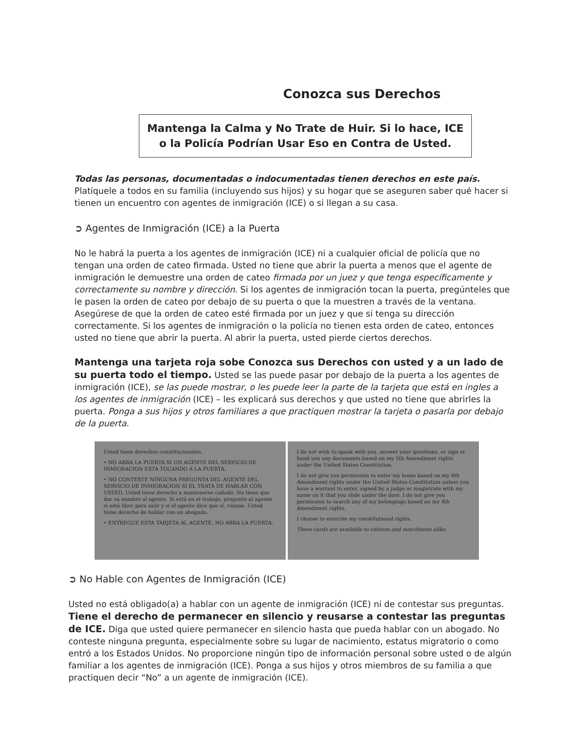Conozca sus Derechos
Mantenga la Calma y No Trate de Huir. Si lo hace, ICE o la Policía Podrían Usar Eso en Contra de Usted.
Todas las personas, documentadas o indocumentadas tienen derechos en este país. Platíquele a todos en su familia (incluyendo sus hijos) y su hogar que se aseguren saber qué hacer si tienen un encuentro con agentes de inmigración (ICE) o si llegan a su casa.
➲ Agentes de Inmigración (ICE) a la Puerta
No le habrá la puerta a los agentes de inmigración (ICE) ni a cualquier oficial de policía que no tengan una orden de cateo firmada. Usted no tiene que abrir la puerta a menos que el agente de inmigración le demuestre una orden de cateo firmada por un juez y que tenga específicamente y correctamente su nombre y dirección. Si los agentes de inmigración tocan la puerta, pregúnteles que le pasen la orden de cateo por debajo de su puerta o que la muestren a través de la ventana. Asegúrese de que la orden de cateo esté firmada por un juez y que si tenga su dirección correctamente. Si los agentes de inmigración o la policía no tienen esta orden de cateo, entonces usted no tiene que abrir la puerta. Al abrir la puerta, usted pierde ciertos derechos.
Mantenga una tarjeta roja sobe Conozca sus Derechos con usted y a un lado de su puerta todo el tiempo. Usted se las puede pasar por debajo de la puerta a los agentes de inmigración (ICE), se las puede mostrar, o les puede leer la parte de la tarjeta que está en ingles a los agentes de inmigración (ICE) – les explicará sus derechos y que usted no tiene que abrirles la puerta. Ponga a sus hijos y otros familiares a que practiquen mostrar la tarjeta o pasarla por debajo de la puerta.
Usted tiene derechos constitucionales.
• NO ABRA LA PUERTA SI UN AGENTE DEL SERVICIO DE INMIGRACION ESTA TOCANDO A LA PUERTA.
• NO CONTESTE NINGUNA PREGUNTA DEL AGENTE DEL SERVICIO DE INMIGRACION SI EL TRATA DE HABLAR CON USTED. Usted tiene derecho a mantenerse callado. No tiene que dar su nombre al agente. Si está en el trabajo, pregunte al agente si está libre para salir y si el agente dice que sí, váyase. Usted tiene derecho de hablar con un abogado.
• ENTREGUE ESTA TARJETA AL AGENTE. NO ABRA LA PUERTA.
I do not wish to speak with you, answer your questions, or sign or hand you any documents based on my 5th Amendment rights under the United States Constitution.
I do not give you permission to enter my home based on my 4th Amendment rights under the United States Constitution unless you have a warrant to enter, signed by a judge or magistrate with my name on it that you slide under the door. I do not give you permission to search any of my belongings based on my 4th Amendment rights.
I choose to exercise my constitutional rights.
These cards are available to citizens and noncitizens alike.
➲ No Hable con Agentes de Inmigración (ICE)
Usted no está obligado(a) a hablar con un agente de inmigración (ICE) ni de contestar sus preguntas. Tiene el derecho de permanecer en silencio y reusarse a contestar las preguntas de ICE. Diga que usted quiere permanecer en silencio hasta que pueda hablar con un abogado. No conteste ninguna pregunta, especialmente sobre su lugar de nacimiento, estatus migratorio o como entró a los Estados Unidos. No proporcione ningún tipo de información personal sobre usted o de algún familiar a los agentes de inmigración (ICE). Ponga a sus hijos y otros miembros de su familia a que practiquen decir “No” a un agente de inmigración (ICE).